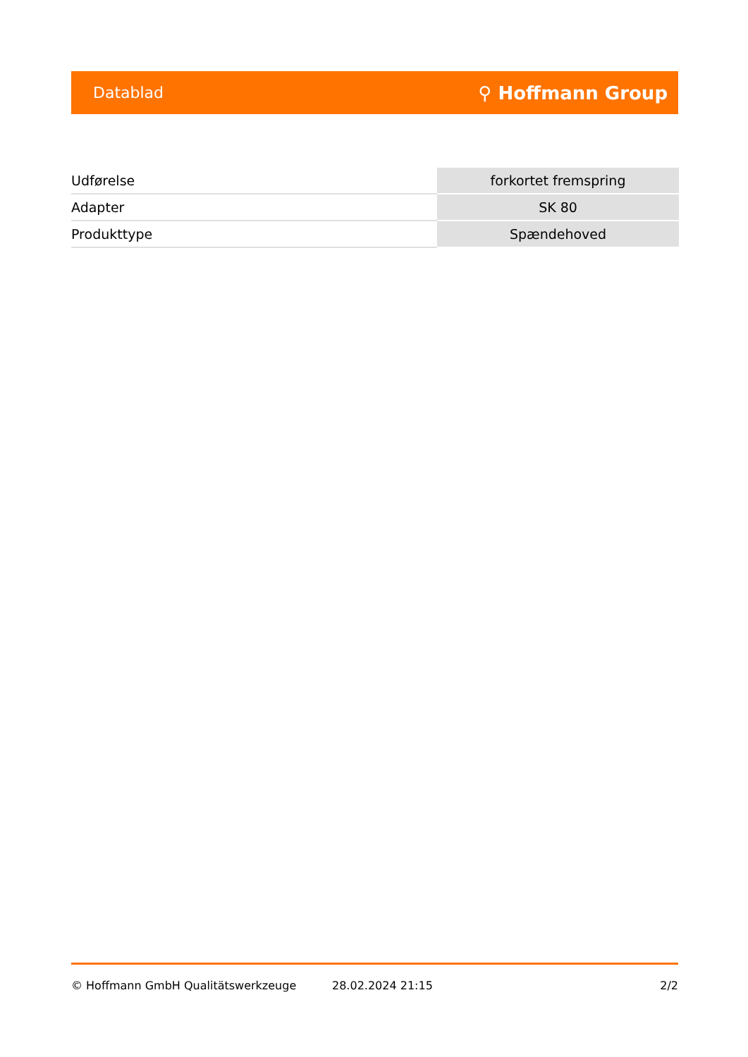Datablad ⚲ Hoffmann Group
| Udførelse | forkortet fremspring |
| Adapter | SK 80 |
| Produkttype | Spændehoved |
© Hoffmann GmbH Qualitätswerkzeuge 28.02.2024 21:15 2/2